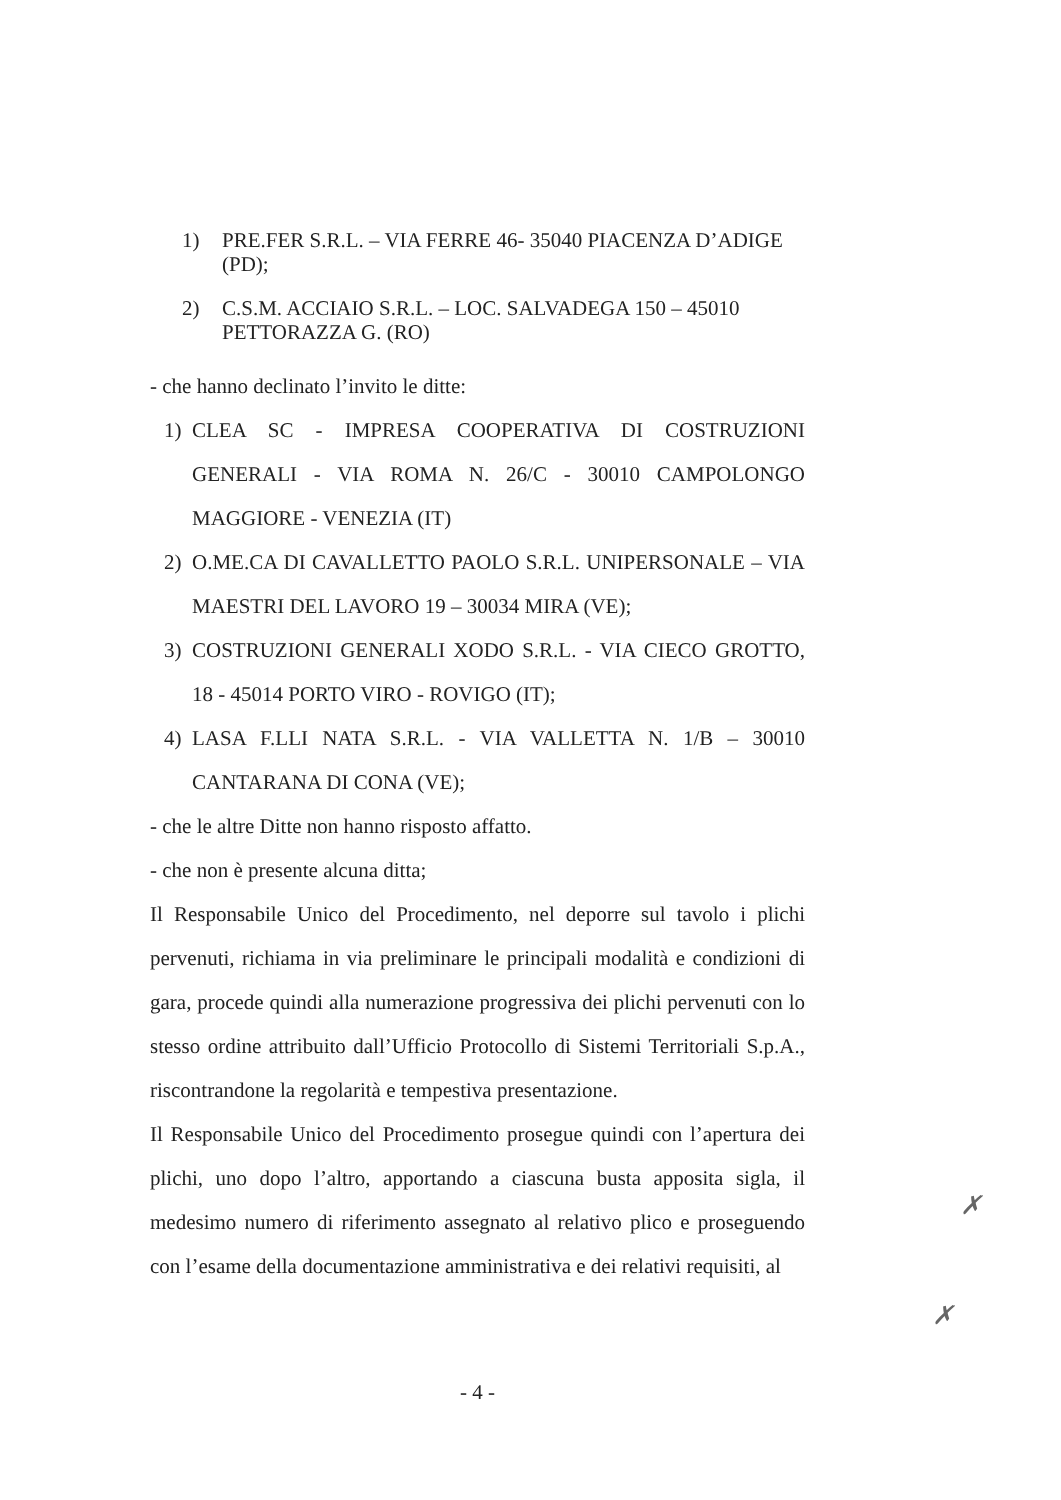1) PRE.FER S.R.L. – VIA FERRE 46- 35040 PIACENZA D’ADIGE (PD);
2) C.S.M. ACCIAIO S.R.L. – LOC. SALVADEGA 150 – 45010 PETTORAZZA G. (RO)
- che hanno declinato l’invito le ditte:
1) CLEA SC - IMPRESA COOPERATIVA DI COSTRUZIONI GENERALI - VIA ROMA N. 26/C - 30010 CAMPOLONGO MAGGIORE - VENEZIA (IT)
2) O.ME.CA DI CAVALLETTO PAOLO S.R.L. UNIPERSONALE – VIA MAESTRI DEL LAVORO 19 – 30034 MIRA (VE);
3) COSTRUZIONI GENERALI XODO S.R.L. - VIA CIECO GROTTO, 18 - 45014 PORTO VIRO - ROVIGO (IT);
4) LASA F.LLI NATA S.R.L. - VIA VALLETTA N. 1/B – 30010 CANTARANA DI CONA (VE);
- che le altre Ditte non hanno risposto affatto.
- che non è presente alcuna ditta;
Il Responsabile Unico del Procedimento, nel deporre sul tavolo i plichi pervenuti, richiama in via preliminare le principali modalità e condizioni di gara, procede quindi alla numerazione progressiva dei plichi pervenuti con lo stesso ordine attribuito dall’Ufficio Protocollo di Sistemi Territoriali S.p.A., riscontrandone la regolarità e tempestiva presentazione.
Il Responsabile Unico del Procedimento prosegue quindi con l’apertura dei plichi, uno dopo l’altro, apportando a ciascuna busta apposita sigla, il medesimo numero di riferimento assegnato al relativo plico e proseguendo con l’esame della documentazione amministrativa e dei relativi requisiti, al
- 4 -
✗
✗